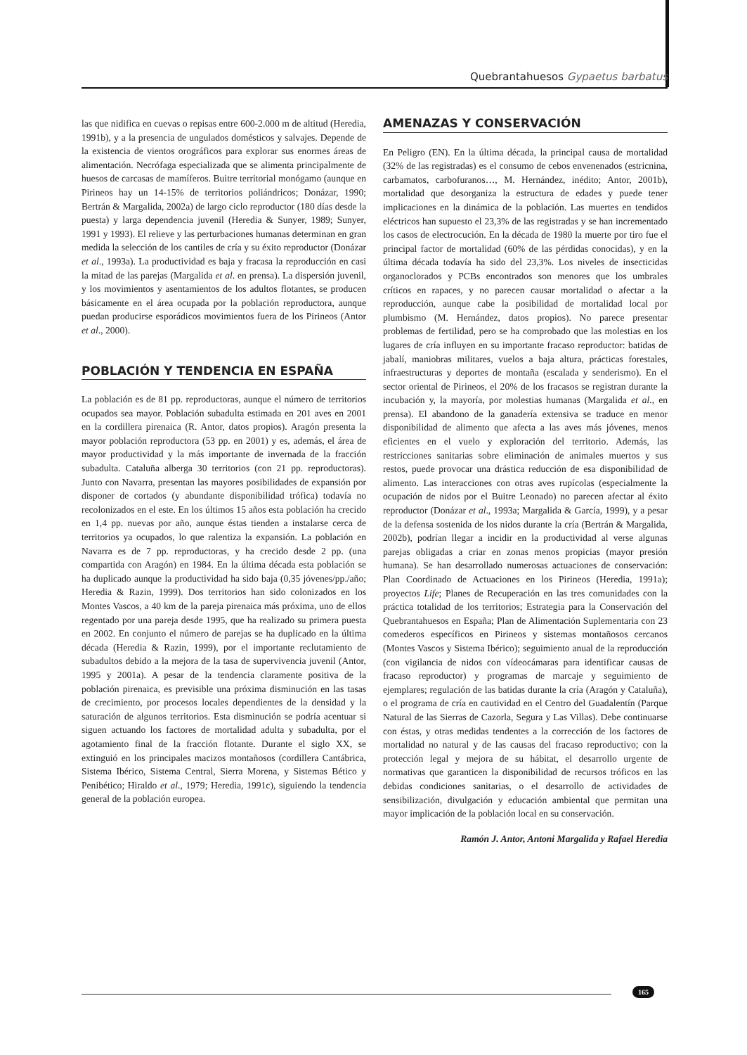Quebrantahuesos Gypaetus barbatus
las que nidifica en cuevas o repisas entre 600-2.000 m de altitud (Heredia, 1991b), y a la presencia de ungulados domésticos y salvajes. Depende de la existencia de vientos orográficos para explorar sus enormes áreas de alimentación. Necrófaga especializada que se alimenta principalmente de huesos de carcasas de mamíferos. Buitre territorial monógamo (aunque en Pirineos hay un 14-15% de territorios poliándricos; Donázar, 1990; Bertrán & Margalida, 2002a) de largo ciclo reproductor (180 días desde la puesta) y larga dependencia juvenil (Heredia & Sunyer, 1989; Sunyer, 1991 y 1993). El relieve y las perturbaciones humanas determinan en gran medida la selección de los cantiles de cría y su éxito reproductor (Donázar et al., 1993a). La productividad es baja y fracasa la reproducción en casi la mitad de las parejas (Margalida et al. en prensa). La dispersión juvenil, y los movimientos y asentamientos de los adultos flotantes, se producen básicamente en el área ocupada por la población reproductora, aunque puedan producirse esporádicos movimientos fuera de los Pirineos (Antor et al., 2000).
POBLACIÓN Y TENDENCIA EN ESPAÑA
La población es de 81 pp. reproductoras, aunque el número de territorios ocupados sea mayor. Población subadulta estimada en 201 aves en 2001 en la cordillera pirenaica (R. Antor, datos propios). Aragón presenta la mayor población reproductora (53 pp. en 2001) y es, además, el área de mayor productividad y la más importante de invernada de la fracción subadulta. Cataluña alberga 30 territorios (con 21 pp. reproductoras). Junto con Navarra, presentan las mayores posibilidades de expansión por disponer de cortados (y abundante disponibilidad trófica) todavía no recolonizados en el este. En los últimos 15 años esta población ha crecido en 1,4 pp. nuevas por año, aunque éstas tienden a instalarse cerca de territorios ya ocupados, lo que ralentiza la expansión. La población en Navarra es de 7 pp. reproductoras, y ha crecido desde 2 pp. (una compartida con Aragón) en 1984. En la última década esta población se ha duplicado aunque la productividad ha sido baja (0,35 jóvenes/pp./año; Heredia & Razin, 1999). Dos territorios han sido colonizados en los Montes Vascos, a 40 km de la pareja pirenaica más próxima, uno de ellos regentado por una pareja desde 1995, que ha realizado su primera puesta en 2002. En conjunto el número de parejas se ha duplicado en la última década (Heredia & Razin, 1999), por el importante reclutamiento de subadultos debido a la mejora de la tasa de supervivencia juvenil (Antor, 1995 y 2001a). A pesar de la tendencia claramente positiva de la población pirenaica, es previsible una próxima disminución en las tasas de crecimiento, por procesos locales dependientes de la densidad y la saturación de algunos territorios. Esta disminución se podría acentuar si siguen actuando los factores de mortalidad adulta y subadulta, por el agotamiento final de la fracción flotante. Durante el siglo XX, se extinguió en los principales macizos montañosos (cordillera Cantábrica, Sistema Ibérico, Sistema Central, Sierra Morena, y Sistemas Bético y Penibético; Hiraldo et al., 1979; Heredia, 1991c), siguiendo la tendencia general de la población europea.
AMENAZAS Y CONSERVACIÓN
En Peligro (EN). En la última década, la principal causa de mortalidad (32% de las registradas) es el consumo de cebos envenenados (estricnina, carbamatos, carbofuranos…, M. Hernández, inédito; Antor, 2001b), mortalidad que desorganiza la estructura de edades y puede tener implicaciones en la dinámica de la población. Las muertes en tendidos eléctricos han supuesto el 23,3% de las registradas y se han incrementado los casos de electrocución. En la década de 1980 la muerte por tiro fue el principal factor de mortalidad (60% de las pérdidas conocidas), y en la última década todavía ha sido del 23,3%. Los niveles de insecticidas organoclorados y PCBs encontrados son menores que los umbrales críticos en rapaces, y no parecen causar mortalidad o afectar a la reproducción, aunque cabe la posibilidad de mortalidad local por plumbismo (M. Hernández, datos propios). No parece presentar problemas de fertilidad, pero se ha comprobado que las molestias en los lugares de cría influyen en su importante fracaso reproductor: batidas de jabalí, maniobras militares, vuelos a baja altura, prácticas forestales, infraestructuras y deportes de montaña (escalada y senderismo). En el sector oriental de Pirineos, el 20% de los fracasos se registran durante la incubación y, la mayoría, por molestias humanas (Margalida et al., en prensa). El abandono de la ganadería extensiva se traduce en menor disponibilidad de alimento que afecta a las aves más jóvenes, menos eficientes en el vuelo y exploración del territorio. Además, las restricciones sanitarias sobre eliminación de animales muertos y sus restos, puede provocar una drástica reducción de esa disponibilidad de alimento. Las interacciones con otras aves rupícolas (especialmente la ocupación de nidos por el Buitre Leonado) no parecen afectar al éxito reproductor (Donázar et al., 1993a; Margalida & García, 1999), y a pesar de la defensa sostenida de los nidos durante la cría (Bertrán & Margalida, 2002b), podrían llegar a incidir en la productividad al verse algunas parejas obligadas a criar en zonas menos propicias (mayor presión humana). Se han desarrollado numerosas actuaciones de conservación: Plan Coordinado de Actuaciones en los Pirineos (Heredia, 1991a); proyectos Life; Planes de Recuperación en las tres comunidades con la práctica totalidad de los territorios; Estrategia para la Conservación del Quebrantahuesos en España; Plan de Alimentación Suplementaria con 23 comederos específicos en Pirineos y sistemas montañosos cercanos (Montes Vascos y Sistema Ibérico); seguimiento anual de la reproducción (con vigilancia de nidos con vídeocámaras para identificar causas de fracaso reproductor) y programas de marcaje y seguimiento de ejemplares; regulación de las batidas durante la cría (Aragón y Cataluña), o el programa de cría en cautividad en el Centro del Guadalentín (Parque Natural de las Sierras de Cazorla, Segura y Las Villas). Debe continuarse con éstas, y otras medidas tendentes a la corrección de los factores de mortalidad no natural y de las causas del fracaso reproductivo; con la protección legal y mejora de su hábitat, el desarrollo urgente de normativas que garanticen la disponibilidad de recursos tróficos en las debidas condiciones sanitarias, o el desarrollo de actividades de sensibilización, divulgación y educación ambiental que permitan una mayor implicación de la población local en su conservación.
Ramón J. Antor, Antoni Margalida y Rafael Heredia
165